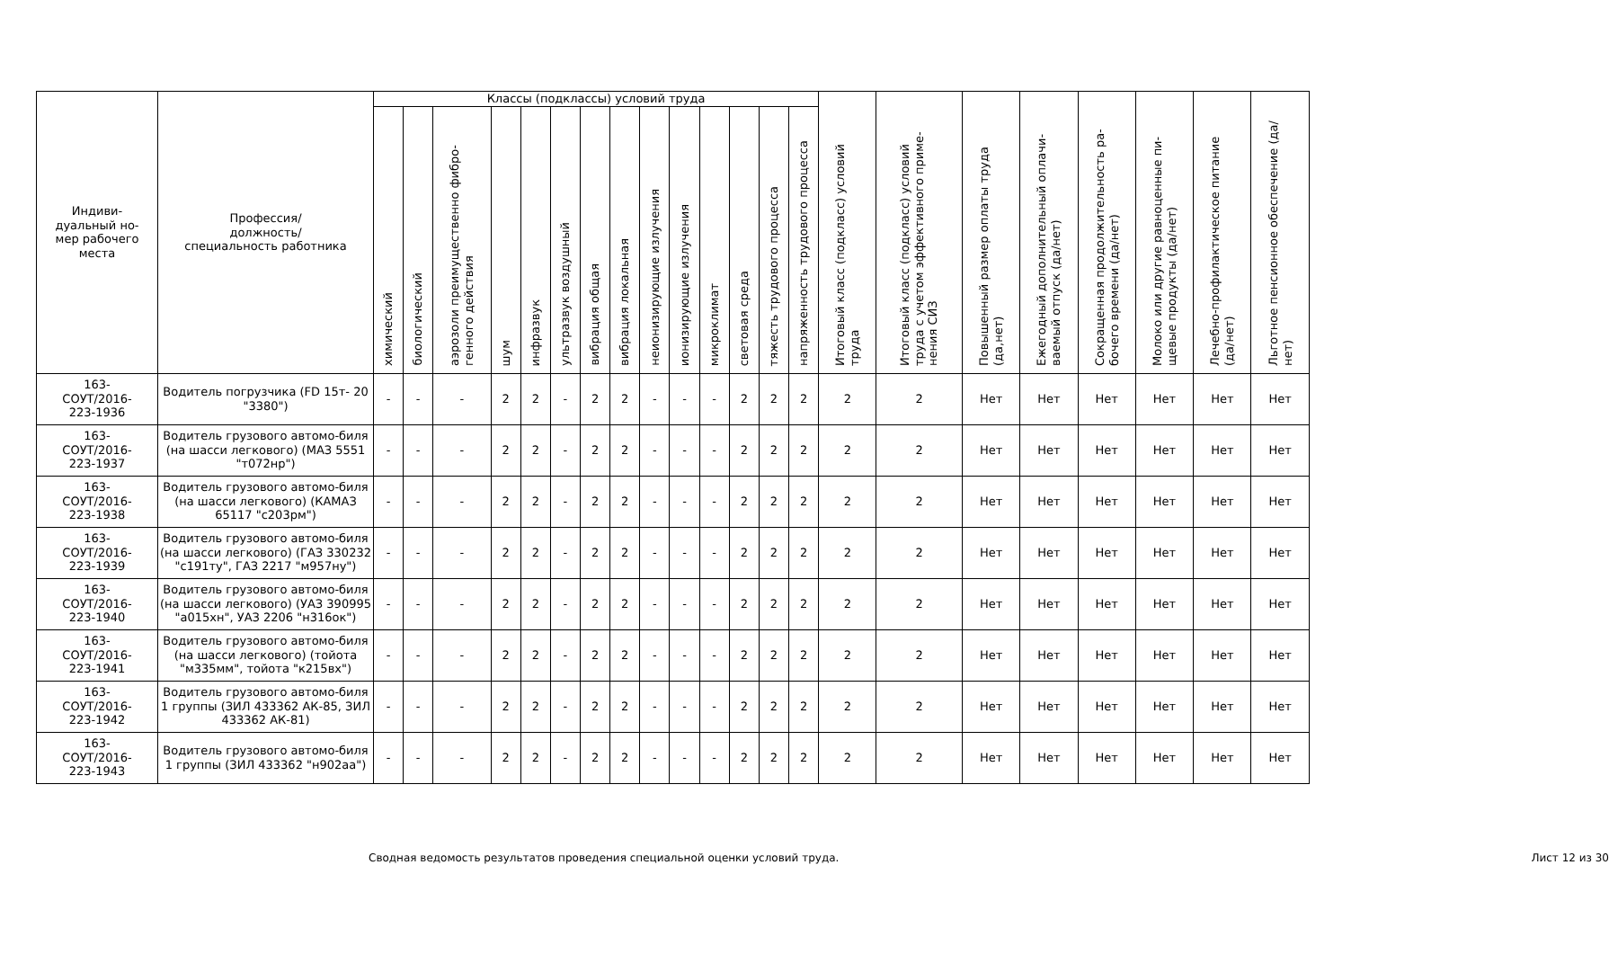| Индиви- дуальный но- мер рабочего места | Профессия/ должность/ специальность работника | Классы (подклассы) условий труда | | | | | | | | | | | | | | Итоговый класс (подкласс) условий труда | Итоговый класс (подкласс) условий труда с учетом эффективного приме-нения СИЗ | Повышенный размер оплаты труда (да,нет) | Ежегодный дополнительный оплачи-ваемый отпуск (да/нет) | Сокращенная продолжительность ра-бочего времени (да/нет) | Молоко или другие равноценные пи-щевые продукты (да/нет) | Лечебно-профилактическое питание (да/нет) | Льготное пенсионное обеспечение (да/нет) |
| --- | --- | --- | --- | --- | --- | --- | --- | --- | --- | --- | --- | --- | --- | --- | --- | --- | --- | --- | --- | --- | --- | --- | --- |
| | | химический | биологический | аэрозоли преимущественно фибро-генного действия | шум | инфразвук | ультразвук воздушный | вибрация общая | вибрация локальная | неионизирующие излучения | ионизирующие излучения | микроклимат | световая среда | тяжесть трудового процесса | напряженность трудового процесса | | | | | | | | |
| 163- СОУТ/2016- 223-1936 | Водитель погрузчика (FD 15т- 20 "3380") | - | - | - | 2 | 2 | - | 2 | 2 | - | - | - | 2 | 2 | 2 | 2 | 2 | Нет | Нет | Нет | Нет | Нет | Нет |
| 163- СОУТ/2016- 223-1937 | Водитель грузового автомо-биля (на шасси легкового) (МАЗ 5551 "т072нр") | - | - | - | 2 | 2 | - | 2 | 2 | - | - | - | 2 | 2 | 2 | 2 | 2 | Нет | Нет | Нет | Нет | Нет | Нет |
| 163- СОУТ/2016- 223-1938 | Водитель грузового автомо-биля (на шасси легкового) (КАМАЗ 65117 "с203рм") | - | - | - | 2 | 2 | - | 2 | 2 | - | - | - | 2 | 2 | 2 | 2 | 2 | Нет | Нет | Нет | Нет | Нет | Нет |
| 163- СОУТ/2016- 223-1939 | Водитель грузового автомо-биля (на шасси легкового) (ГАЗ 330232 "с191ту", ГАЗ 2217 "м957ну") | - | - | - | 2 | 2 | - | 2 | 2 | - | - | - | 2 | 2 | 2 | 2 | 2 | Нет | Нет | Нет | Нет | Нет | Нет |
| 163- СОУТ/2016- 223-1940 | Водитель грузового автомо-биля (на шасси легкового) (УАЗ 390995 "а015хн", УАЗ 2206 "н316ок") | - | - | - | 2 | 2 | - | 2 | 2 | - | - | - | 2 | 2 | 2 | 2 | 2 | Нет | Нет | Нет | Нет | Нет | Нет |
| 163- СОУТ/2016- 223-1941 | Водитель грузового автомо-биля (на шасси легкового) (тойота "м335мм", тойота "к215вх") | - | - | - | 2 | 2 | - | 2 | 2 | - | - | - | 2 | 2 | 2 | 2 | 2 | Нет | Нет | Нет | Нет | Нет | Нет |
| 163- СОУТ/2016- 223-1942 | Водитель грузового автомо-биля 1 группы (ЗИЛ 433362 АК-85, ЗИЛ 433362 АК-81) | - | - | - | 2 | 2 | - | 2 | 2 | - | - | - | 2 | 2 | 2 | 2 | 2 | Нет | Нет | Нет | Нет | Нет | Нет |
| 163- СОУТ/2016- 223-1943 | Водитель грузового автомо-биля 1 группы (ЗИЛ 433362 "н902аа") | - | - | - | 2 | 2 | - | 2 | 2 | - | - | - | 2 | 2 | 2 | 2 | 2 | Нет | Нет | Нет | Нет | Нет | Нет |
Сводная ведомость результатов проведения специальной оценки условий труда. Лист 12 из 30